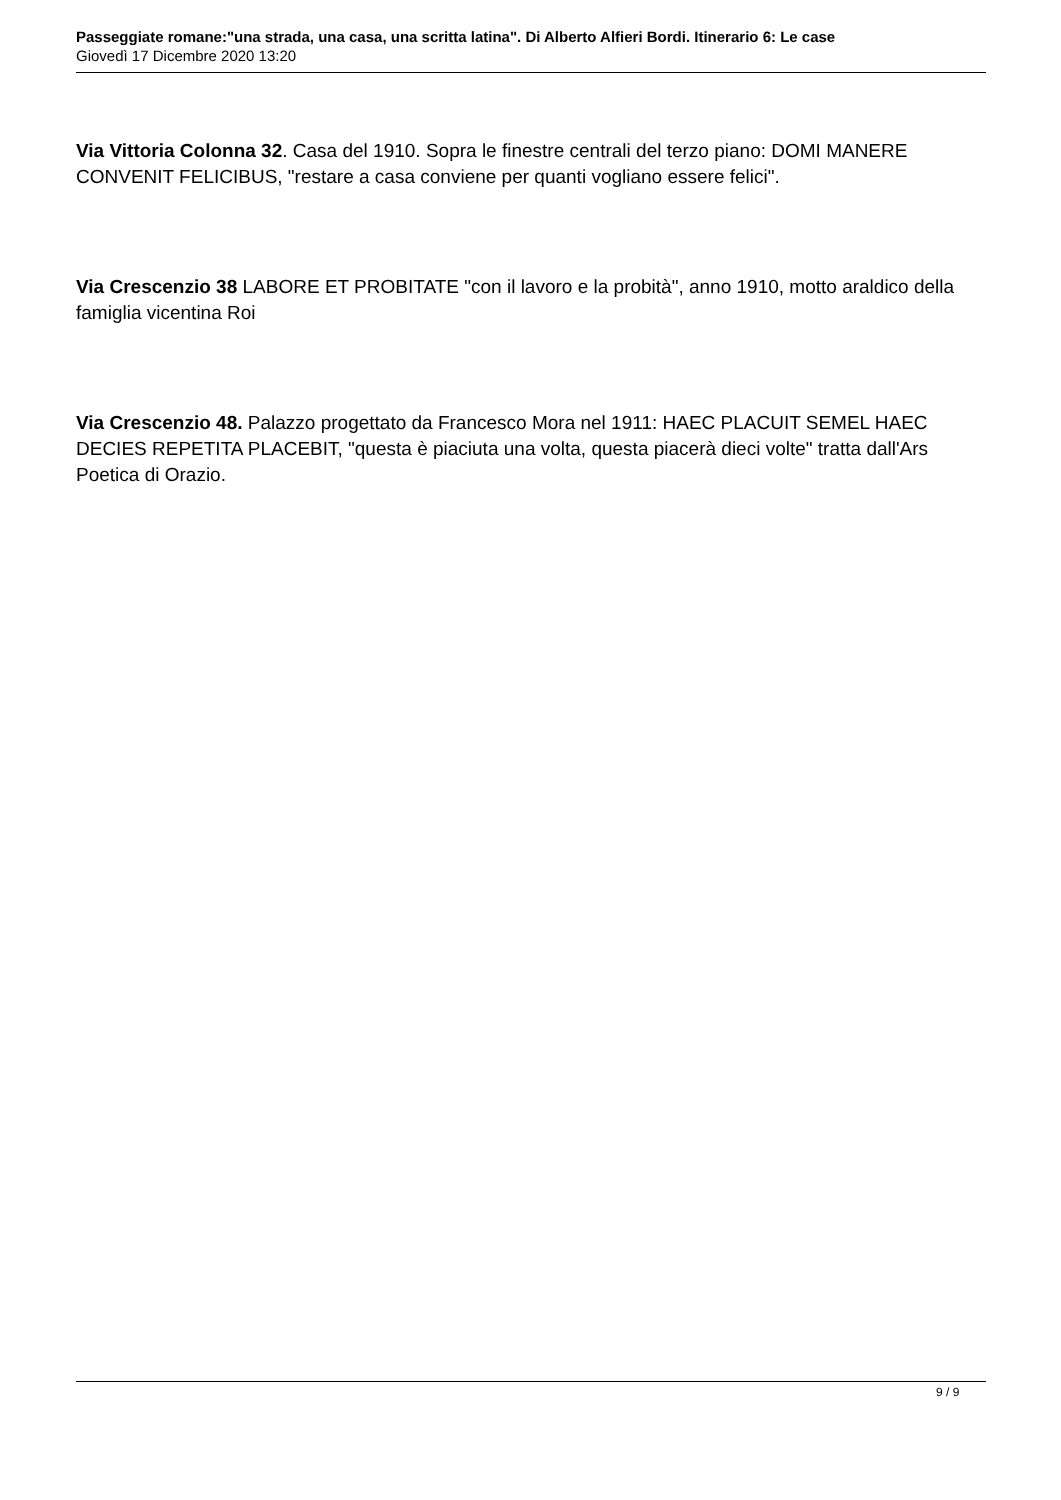Passeggiate romane:"una strada, una casa, una scritta latina". Di Alberto Alfieri Bordi. Itinerario 6: Le case
Giovedì 17 Dicembre 2020 13:20
Via Vittoria Colonna 32. Casa del 1910. Sopra le finestre centrali del terzo piano: DOMI MANERE CONVENIT FELICIBUS, "restare a casa conviene per quanti vogliano essere felici".
Via Crescenzio 38 LABORE ET PROBITATE "con il lavoro e la probità", anno 1910, motto araldico della famiglia vicentina Roi
Via Crescenzio 48. Palazzo progettato da Francesco Mora nel 1911: HAEC PLACUIT SEMEL HAEC DECIES REPETITA PLACEBIT, "questa è piaciuta una volta, questa piacerà dieci volte" tratta dall'Ars Poetica di Orazio.
9 / 9